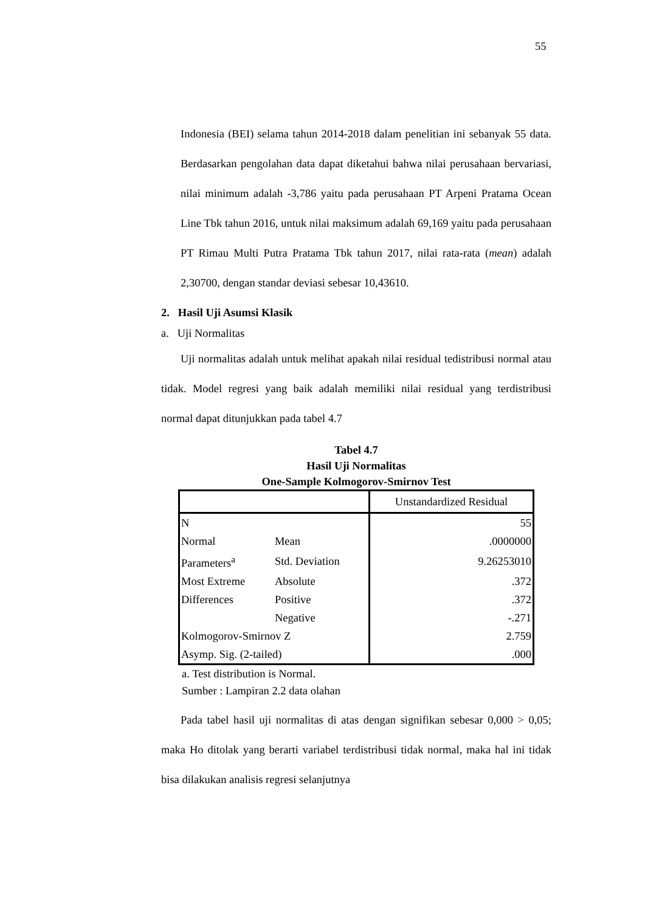55
Indonesia (BEI) selama tahun 2014-2018 dalam penelitian ini sebanyak 55 data. Berdasarkan pengolahan data dapat diketahui bahwa nilai perusahaan bervariasi, nilai minimum adalah -3,786 yaitu pada perusahaan PT Arpeni Pratama Ocean Line Tbk tahun 2016, untuk nilai maksimum adalah 69,169 yaitu pada perusahaan PT Rimau Multi Putra Pratama Tbk tahun 2017, nilai rata-rata (mean) adalah 2,30700, dengan standar deviasi sebesar 10,43610.
2. Hasil Uji Asumsi Klasik
a. Uji Normalitas
Uji normalitas adalah untuk melihat apakah nilai residual tedistribusi normal atau tidak. Model regresi yang baik adalah memiliki nilai residual yang terdistribusi normal dapat ditunjukkan pada tabel 4.7
Tabel 4.7
Hasil Uji Normalitas
One-Sample Kolmogorov-Smirnov Test
| | | Unstandardized Residual |
| N | | 55 |
| Normal Parameters<sup>a</sup> | Mean | .0000000 |
| | Std. Deviation | 9.26253010 |
| Most Extreme Differences | Absolute | .372 |
| | Positive | .372 |
| | Negative | -.271 |
| Kolmogorov-Smirnov Z | | 2.759 |
| Asymp. Sig. (2-tailed) | | .000 |
a. Test distribution is Normal.
Sumber : Lampiran 2.2 data olahan
Pada tabel hasil uji normalitas di atas dengan signifikan sebesar 0,000 > 0,05; maka Ho ditolak yang berarti variabel terdistribusi tidak normal, maka hal ini tidak bisa dilakukan analisis regresi selanjutnya